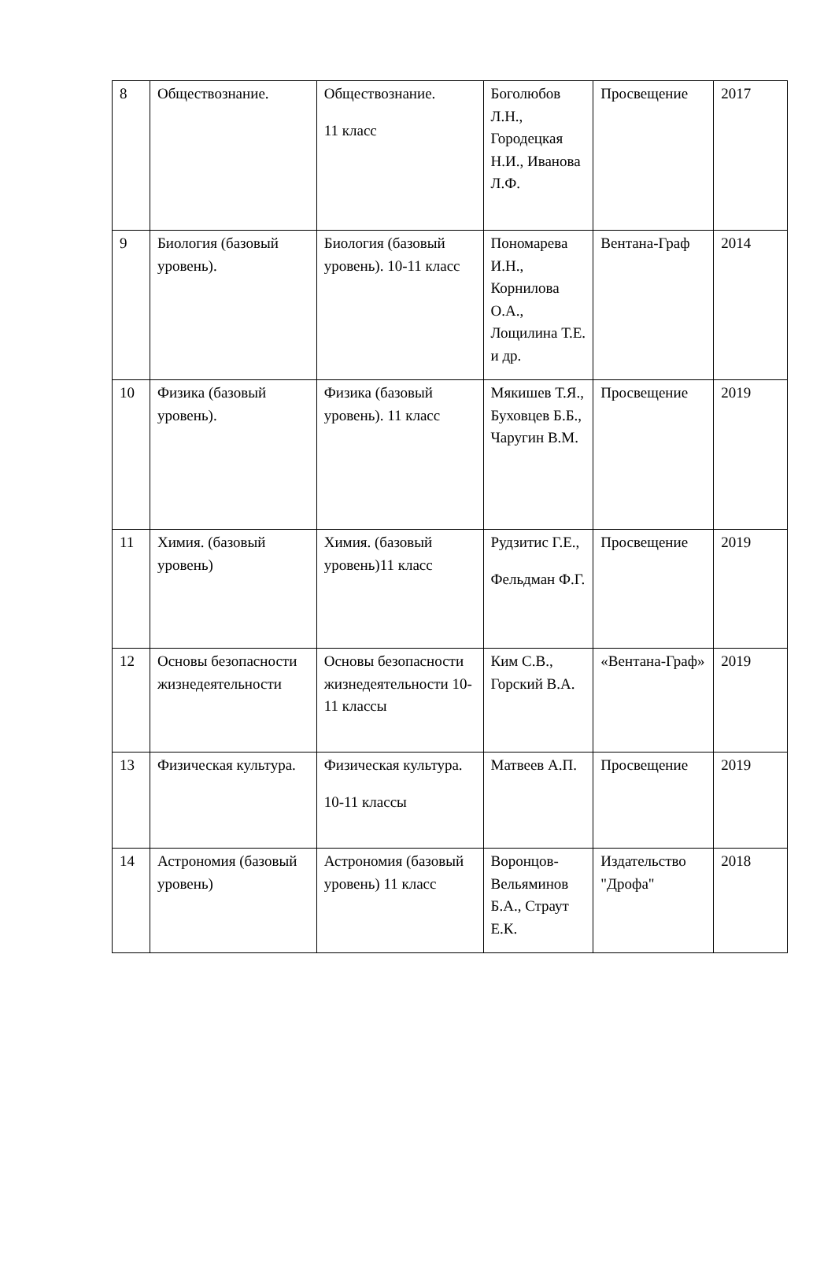| 8 | Обществознание. | Обществознание. 11 класс | Боголюбов Л.Н., Городецкая Н.И., Иванова Л.Ф. | Просвещение | 2017 |
| 9 | Биология (базовый уровень). | Биология (базовый уровень). 10-11 класс | Пономарева И.Н., Корнилова О.А., Лощилина Т.Е. и др. | Вентана-Граф | 2014 |
| 10 | Физика (базовый уровень). | Физика (базовый уровень). 11 класс | Мякишев Т.Я., Буховцев Б.Б., Чаругин В.М. | Просвещение | 2019 |
| 11 | Химия. (базовый уровень) | Химия. (базовый уровень)11 класс | Рудзитис Г.Е., Фельдман Ф.Г. | Просвещение | 2019 |
| 12 | Основы безопасности жизнедеятельности | Основы безопасности жизнедеятельности 10-11 классы | Ким С.В., Горский В.А. | «Вентана-Граф» | 2019 |
| 13 | Физическая культура. | Физическая культура. 10-11 классы | Матвеев А.П. | Просвещение | 2019 |
| 14 | Астрономия (базовый уровень) | Астрономия (базовый уровень) 11 класс | Воронцов-Вельяминов Б.А., Страут Е.К. | Издательство "Дрофа" | 2018 |